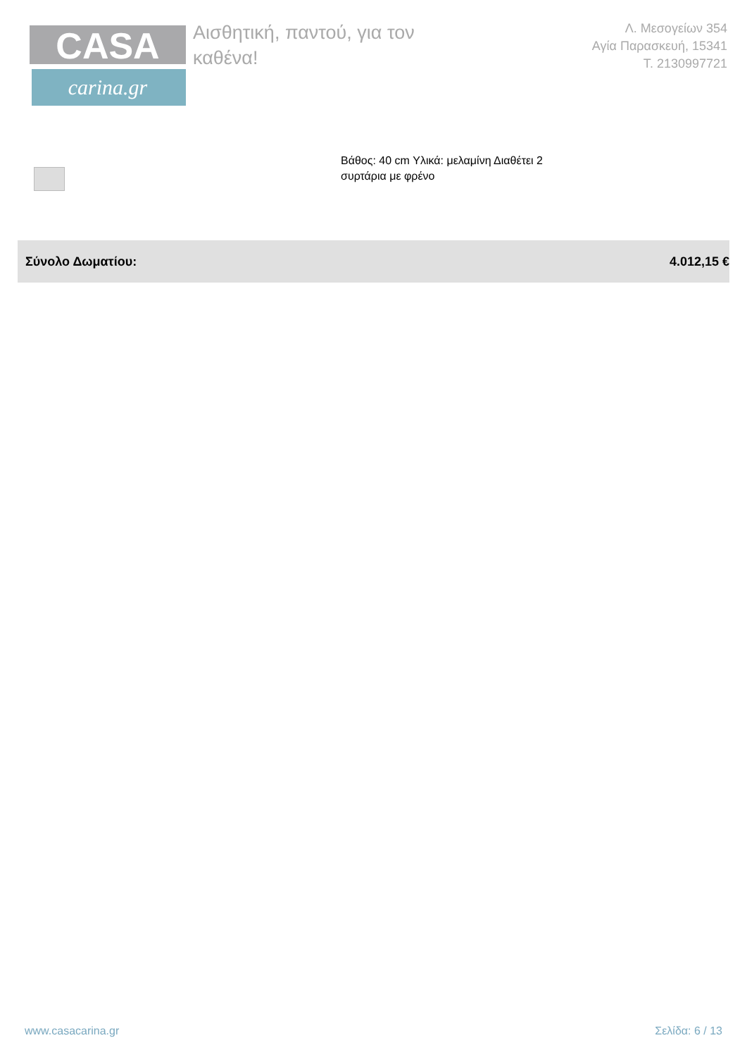CASA
carina.gr
Αισθητική, παντού, για τον καθένα!
Λ. Μεσογείων 354
Αγία Παρασκευή, 15341
Τ. 2130997721
Βάθος: 40 cm Υλικά: μελαμίνη Διαθέτει 2 συρτάρια με φρένο
Σύνολο Δωματίου: 4.012,15 €
www.casacarina.gr Σελίδα: 6 / 13